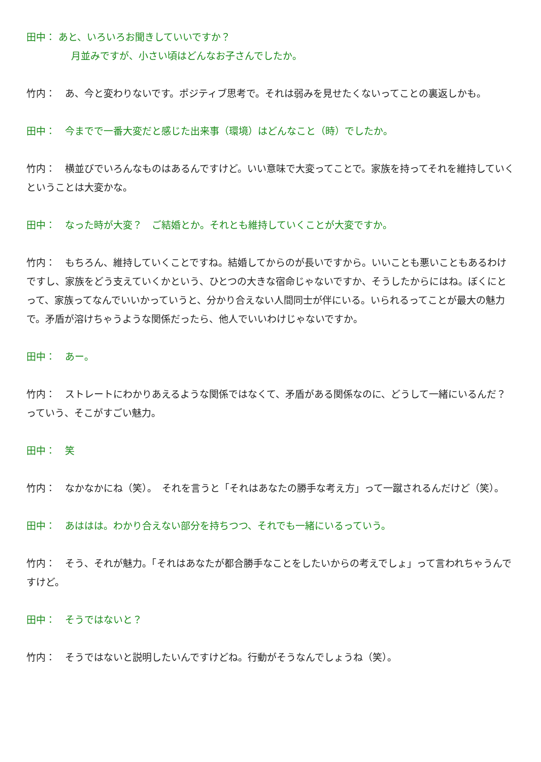田中： あと、いろいろお聞きしていいですか？
月並みですが、小さい頃はどんなお子さんでしたか。
竹内：　あ、今と変わりないです。ポジティブ思考で。それは弱みを見せたくないってことの裏返しかも。
田中：　今までで一番大変だと感じた出来事（環境）はどんなこと（時）でしたか。
竹内：　横並びでいろんなものはあるんですけど。いい意味で大変ってことで。家族を持ってそれを維持していくということは大変かな。
田中：　なった時が大変？　ご結婚とか。それとも維持していくことが大変ですか。
竹内：　もちろん、維持していくことですね。結婚してからのが長いですから。いいことも悪いこともあるわけですし、家族をどう支えていくかという、ひとつの大きな宿命じゃないですか、そうしたからにはね。ぼくにとって、家族ってなんでいいかっていうと、分かり合えない人間同士が伴にいる。いられるってことが最大の魅力で。矛盾が溶けちゃうような関係だったら、他人でいいわけじゃないですか。
田中：　あー。
竹内：　ストレートにわかりあえるような関係ではなくて、矛盾がある関係なのに、どうして一緒にいるんだ？ っていう、そこがすごい魅力。
田中：　笑
竹内：　なかなかにね（笑）。　それを言うと「それはあなたの勝手な考え方」って一蹴されるんだけど（笑）。
田中：　あははは。わかり合えない部分を持ちつつ、それでも一緒にいるっていう。
竹内：　そう、それが魅力。「それはあなたが都合勝手なことをしたいからの考えでしょ」って言われちゃうんですけど。
田中：　そうではないと？
竹内：　そうではないと説明したいんですけどね。行動がそうなんでしょうね（笑）。